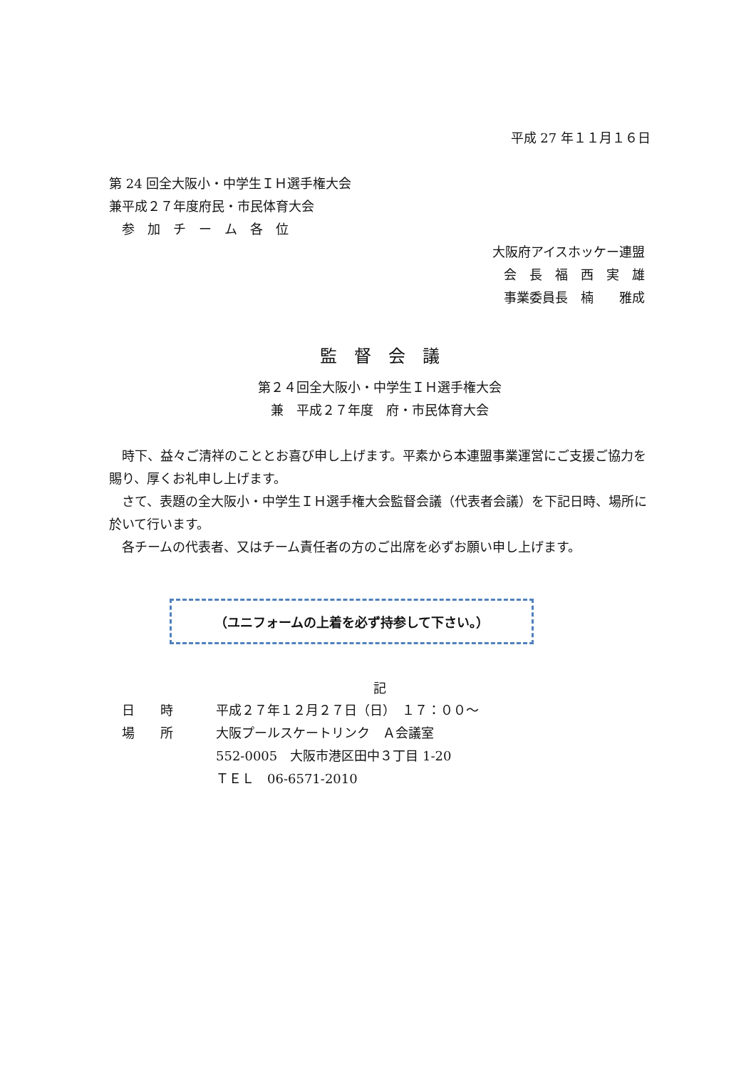平成 27 年１１月１６日
第 24 回全大阪小・中学生ＩＨ選手権大会
兼平成２７年度府民・市民体育大会
　参　加　チ　ー　ム　各　位
大阪府アイスホッケー連盟
会　長　福　西　実　雄
事業委員長　楠　　雅成
監　督　会　議
第２４回全大阪小・中学生ＩＨ選手権大会
兼　平成２７年度　府・市民体育大会
　時下、益々ご清祥のこととお喜び申し上げます。平素から本連盟事業運営にご支援ご協力を賜り、厚くお礼申し上げます。
　さて、表題の全大阪小・中学生ＩＨ選手権大会監督会議（代表者会議）を下記日時、場所に於いて行います。
　各チームの代表者、又はチーム責任者の方のご出席を必ずお願い申し上げます。
（ユニフォームの上着を必ず持参して下さい。）
記
| 日 時 | 平成２７年１２月２７日（日） １７：００～ |
| 場 所 | 大阪プールスケートリンク Ａ会議室 |
| | 552-0005 大阪市港区田中３丁目 1-20 |
| | ＴＥＬ 06-6571-2010 |